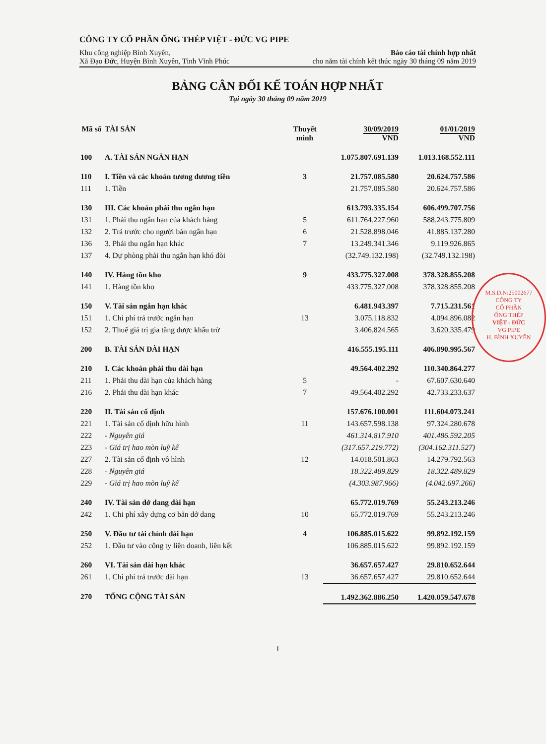CÔNG TY CỔ PHẦN ỐNG THÉP VIỆT - ĐỨC VG PIPE
Khu công nghiệp Bình Xuyên,
Xã Đạo Đức, Huyện Bình Xuyên, Tỉnh Vĩnh Phúc
Báo cáo tài chính hợp nhất
cho năm tài chính kết thúc ngày 30 tháng 09 năm 2019
BẢNG CÂN ĐỐI KẾ TOÁN HỢP NHẤT
Tại ngày 30 tháng 09 năm 2019
| Mã số | TÀI SẢN | Thuyết minh | 30/09/2019 VND | 01/01/2019 VND |
| --- | --- | --- | --- | --- |
| 100 | A. TÀI SẢN NGẮN HẠN | | 1.075.807.691.139 | 1.013.168.552.111 |
| 110 | I. Tiền và các khoản tương đương tiền | 3 | 21.757.085.580 | 20.624.757.586 |
| 111 | 1. Tiền | | 21.757.085.580 | 20.624.757.586 |
| 130 | III. Các khoản phải thu ngắn hạn | | 613.793.335.154 | 606.499.707.756 |
| 131 | 1. Phải thu ngắn hạn của khách hàng | 5 | 611.764.227.960 | 588.243.775.809 |
| 132 | 2. Trả trước cho người bán ngắn hạn | 6 | 21.528.898.046 | 41.885.137.280 |
| 136 | 3. Phải thu ngắn hạn khác | 7 | 13.249.341.346 | 9.119.926.865 |
| 137 | 4. Dự phòng phải thu ngắn hạn khó đòi | | (32.749.132.198) | (32.749.132.198) |
| 140 | IV. Hàng tồn kho | 9 | 433.775.327.008 | 378.328.855.208 |
| 141 | 1. Hàng tồn kho | | 433.775.327.008 | 378.328.855.208 |
| 150 | V. Tài sản ngắn hạn khác | | 6.481.943.397 | 7.715.231.561 |
| 151 | 1. Chi phí trả trước ngắn hạn | 13 | 3.075.118.832 | 4.094.896.082 |
| 152 | 2. Thuế giá trị gia tăng được khấu trừ | | 3.406.824.565 | 3.620.335.479 |
| 200 | B. TÀI SẢN DÀI HẠN | | 416.555.195.111 | 406.890.995.567 |
| 210 | I. Các khoản phải thu dài hạn | | 49.564.402.292 | 110.340.864.277 |
| 211 | 1. Phải thu dài hạn của khách hàng | 5 | - | 67.607.630.640 |
| 216 | 2. Phải thu dài hạn khác | 7 | 49.564.402.292 | 42.733.233.637 |
| 220 | II. Tài sản cố định | | 157.676.100.001 | 111.604.073.241 |
| 221 | 1. Tài sản cố định hữu hình | 11 | 143.657.598.138 | 97.324.280.678 |
| 222 | - Nguyên giá | | 461.314.817.910 | 401.486.592.205 |
| 223 | - Giá trị hao mòn luỹ kế | | (317.657.219.772) | (304.162.311.527) |
| 227 | 2. Tài sản cố định vô hình | 12 | 14.018.501.863 | 14.279.792.563 |
| 228 | - Nguyên giá | | 18.322.489.829 | 18.322.489.829 |
| 229 | - Giá trị hao mòn luỹ kế | | (4.303.987.966) | (4.042.697.266) |
| 240 | IV. Tài sản dở dang dài hạn | | 65.772.019.769 | 55.243.213.246 |
| 242 | 1. Chi phí xây dựng cơ bản dở dang | 10 | 65.772.019.769 | 55.243.213.246 |
| 250 | V. Đầu tư tài chính dài hạn | 4 | 106.885.015.622 | 99.892.192.159 |
| 252 | 1. Đầu tư vào công ty liên doanh, liên kết | | 106.885.015.622 | 99.892.192.159 |
| 260 | VI. Tài sản dài hạn khác | | 36.657.657.427 | 29.810.652.644 |
| 261 | 1. Chi phí trả trước dài hạn | 13 | 36.657.657.427 | 29.810.652.644 |
| 270 | TỔNG CỘNG TÀI SẢN | | 1.492.362.886.250 | 1.420.059.547.678 |
1
M.S.D.N:25002677
CÔNG TY
CỔ PHẦN
ỐNG THÉP
VIỆT - ĐỨC
VG PIPE
H. BÌNH XUYÊN